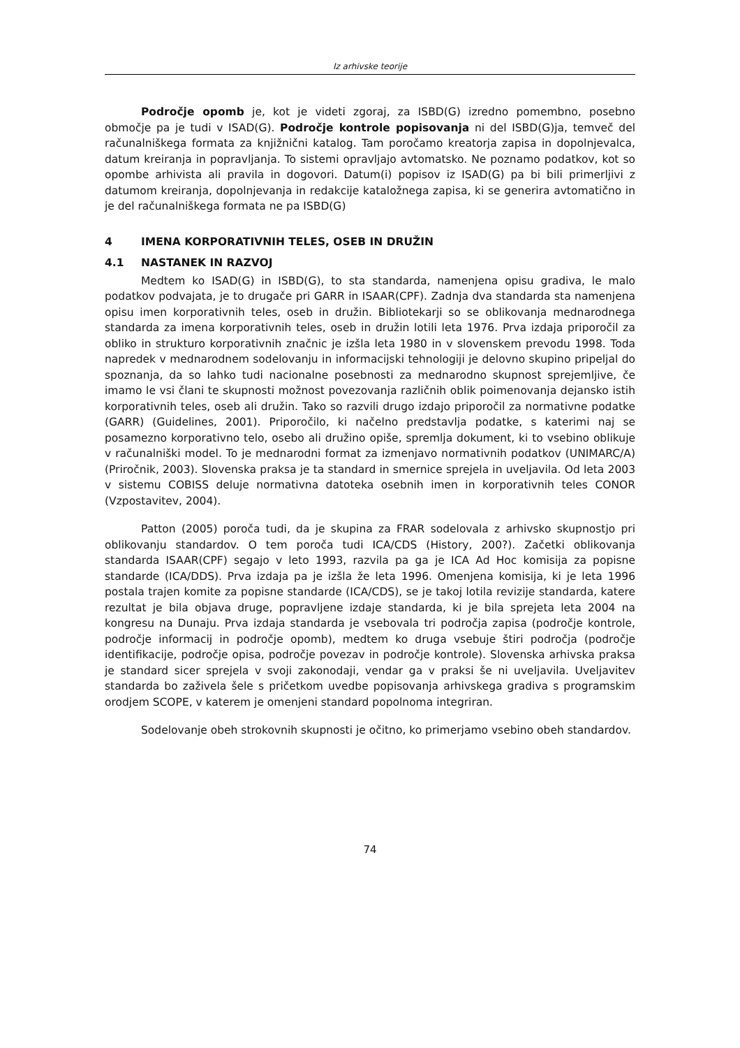Iz arhivske teorije
Področje opomb je, kot je videti zgoraj, za ISBD(G) izredno pomembno, posebno območje pa je tudi v ISAD(G). Področje kontrole popisovanja ni del ISBD(G)ja, temveč del računalniškega formata za knjižnični katalog. Tam poročamo kreatorja zapisa in dopolnjevalca, datum kreiranja in popravljanja. To sistemi opravljajo avtomatsko. Ne poznamo podatkov, kot so opombe arhivista ali pravila in dogovori. Datum(i) popisov iz ISAD(G) pa bi bili primerljivi z datumom kreiranja, dopolnjevanja in redakcije kataložnega zapisa, ki se generira avtomatično in je del računalniškega formata ne pa ISBD(G)
4 IMENA KORPORATIVNIH TELES, OSEB IN DRUŽIN
4.1 NASTANEK IN RAZVOJ
Medtem ko ISAD(G) in ISBD(G), to sta standarda, namenjena opisu gradiva, le malo podatkov podvajata, je to drugače pri GARR in ISAAR(CPF). Zadnja dva standarda sta namenjena opisu imen korporativnih teles, oseb in družin. Bibliotekarji so se oblikovanja mednarodnega standarda za imena korporativnih teles, oseb in družin lotili leta 1976. Prva izdaja priporočil za obliko in strukturo korporativnih značnic je izšla leta 1980 in v slovenskem prevodu 1998. Toda napredek v mednarodnem sodelovanju in informacijski tehnologiji je delovno skupino pripeljal do spoznanja, da so lahko tudi nacionalne posebnosti za mednarodno skupnost sprejemljive, če imamo le vsi člani te skupnosti možnost povezovanja različnih oblik poimenovanja dejansko istih korporativnih teles, oseb ali družin. Tako so razvili drugo izdajo priporočil za normativne podatke (GARR) (Guidelines, 2001). Priporočilo, ki načelno predstavlja podatke, s katerimi naj se posamezno korporativno telo, osebo ali družino opiše, spremlja dokument, ki to vsebino oblikuje v računalniški model. To je mednarodni format za izmenjavo normativnih podatkov (UNIMARC/A) (Priročnik, 2003). Slovenska praksa je ta standard in smernice sprejela in uveljavila. Od leta 2003 v sistemu COBISS deluje normativna datoteka osebnih imen in korporativnih teles CONOR (Vzpostavitev, 2004).
Patton (2005) poroča tudi, da je skupina za FRAR sodelovala z arhivsko skupnostjo pri oblikovanju standardov. O tem poroča tudi ICA/CDS (History, 200?). Začetki oblikovanja standarda ISAAR(CPF) segajo v leto 1993, razvila pa ga je ICA Ad Hoc komisija za popisne standarde (ICA/DDS). Prva izdaja pa je izšla že leta 1996. Omenjena komisija, ki je leta 1996 postala trajen komite za popisne standarde (ICA/CDS), se je takoj lotila revizije standarda, katere rezultat je bila objava druge, popravljene izdaje standarda, ki je bila sprejeta leta 2004 na kongresu na Dunaju. Prva izdaja standarda je vsebovala tri področja zapisa (področje kontrole, področje informacij in področje opomb), medtem ko druga vsebuje štiri področja (področje identifikacije, področje opisa, področje povezav in področje kontrole). Slovenska arhivska praksa je standard sicer sprejela v svoji zakonodaji, vendar ga v praksi še ni uveljavila. Uveljavitev standarda bo zaživela šele s pričetkom uvedbe popisovanja arhivskega gradiva s programskim orodjem SCOPE, v katerem je omenjeni standard popolnoma integriran.
Sodelovanje obeh strokovnih skupnosti je očitno, ko primerjamo vsebino obeh standardov.
74